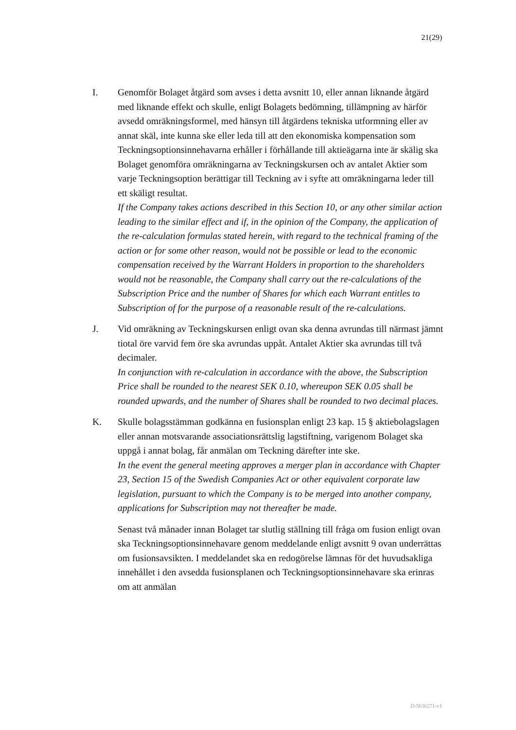21(29)
I. Genomför Bolaget åtgärd som avses i detta avsnitt 10, eller annan liknande åtgärd med liknande effekt och skulle, enligt Bolagets bedömning, tillämpning av härför avsedd omräkningsformel, med hänsyn till åtgärdens tekniska utformning eller av annat skäl, inte kunna ske eller leda till att den ekonomiska kompensation som Teckningsoptionsinnehavarna erhåller i förhållande till aktieägarna inte är skälig ska Bolaget genomföra omräkningarna av Teckningskursen och av antalet Aktier som varje Teckningsoption berättigar till Teckning av i syfte att omräkningarna leder till ett skäligt resultat.
If the Company takes actions described in this Section 10, or any other similar action leading to the similar effect and if, in the opinion of the Company, the application of the re-calculation formulas stated herein, with regard to the technical framing of the action or for some other reason, would not be possible or lead to the economic compensation received by the Warrant Holders in proportion to the shareholders would not be reasonable, the Company shall carry out the re-calculations of the Subscription Price and the number of Shares for which each Warrant entitles to Subscription of for the purpose of a reasonable result of the re-calculations.
J. Vid omräkning av Teckningskursen enligt ovan ska denna avrundas till närmast jämnt tiotal öre varvid fem öre ska avrundas uppåt. Antalet Aktier ska avrundas till två decimaler.
In conjunction with re-calculation in accordance with the above, the Subscription Price shall be rounded to the nearest SEK 0.10, whereupon SEK 0.05 shall be rounded upwards, and the number of Shares shall be rounded to two decimal places.
K. Skulle bolagsstämman godkänna en fusionsplan enligt 23 kap. 15 § aktiebolagslagen eller annan motsvarande associationsrättslig lagstiftning, varigenom Bolaget ska uppgå i annat bolag, får anmälan om Teckning därefter inte ske.
In the event the general meeting approves a merger plan in accordance with Chapter 23, Section 15 of the Swedish Companies Act or other equivalent corporate law legislation, pursuant to which the Company is to be merged into another company, applications for Subscription may not thereafter be made.
Senast två månader innan Bolaget tar slutlig ställning till fråga om fusion enligt ovan ska Teckningsoptionsinnehavare genom meddelande enligt avsnitt 9 ovan underrättas om fusionsavsikten. I meddelandet ska en redogörelse lämnas för det huvudsakliga innehållet i den avsedda fusionsplanen och Teckningsoptionsinnehavare ska erinras om att anmälan
D-5636271-v1